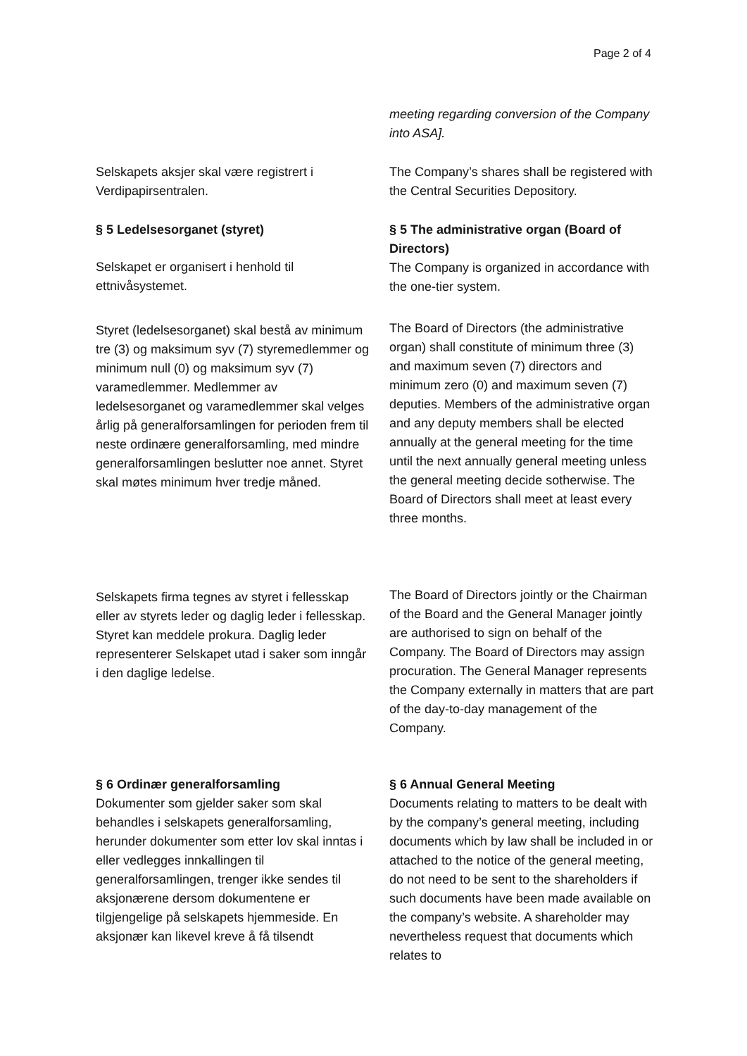Page 2 of 4
meeting regarding conversion of the Company into ASA].
Selskapets aksjer skal være registrert i Verdipapirsentralen.
The Company’s shares shall be registered with the Central Securities Depository.
§ 5 Ledelsesorganet (styret)
§ 5 The administrative organ (Board of Directors)
The Company is organized in accordance with the one-tier system.
Selskapet er organisert i henhold til ettnivåsystemet.
Styret (ledelsesorganet) skal bestå av minimum tre (3) og maksimum syv (7) styremedlemmer og minimum null (0) og maksimum syv (7) varamedlemmer. Medlemmer av ledelsesorganet og varamedlemmer skal velges årlig på generalforsamlingen for perioden frem til neste ordinære generalforsamling, med mindre generalforsamlingen beslutter noe annet. Styret skal møtes minimum hver tredje måned.
The Board of Directors (the administrative organ) shall constitute of minimum three (3) and maximum seven (7) directors and minimum zero (0) and maximum seven (7) deputies. Members of the administrative organ and any deputy members shall be elected annually at the general meeting for the time until the next annually general meeting unless the general meeting decide sotherwise. The Board of Directors shall meet at least every three months.
Selskapets firma tegnes av styret i fellesskap eller av styrets leder og daglig leder i fellesskap. Styret kan meddele prokura. Daglig leder representerer Selskapet utad i saker som inngår i den daglige ledelse.
The Board of Directors jointly or the Chairman of the Board and the General Manager jointly are authorised to sign on behalf of the Company. The Board of Directors may assign procuration. The General Manager represents the Company externally in matters that are part of the day-to-day management of the Company.
§ 6 Ordinær generalforsamling
Dokumenter som gjelder saker som skal behandles i selskapets generalforsamling, herunder dokumenter som etter lov skal inntas i eller vedlegges innkallingen til generalforsamlingen, trenger ikke sendes til aksjonærene dersom dokumentene er tilgjengelige på selskapets hjemmeside. En aksjonær kan likevel kreve å få tilsendt
§ 6 Annual General Meeting
Documents relating to matters to be dealt with by the company’s general meeting, including documents which by law shall be included in or attached to the notice of the general meeting, do not need to be sent to the shareholders if such documents have been made available on the company’s website. A shareholder may nevertheless request that documents which relates to